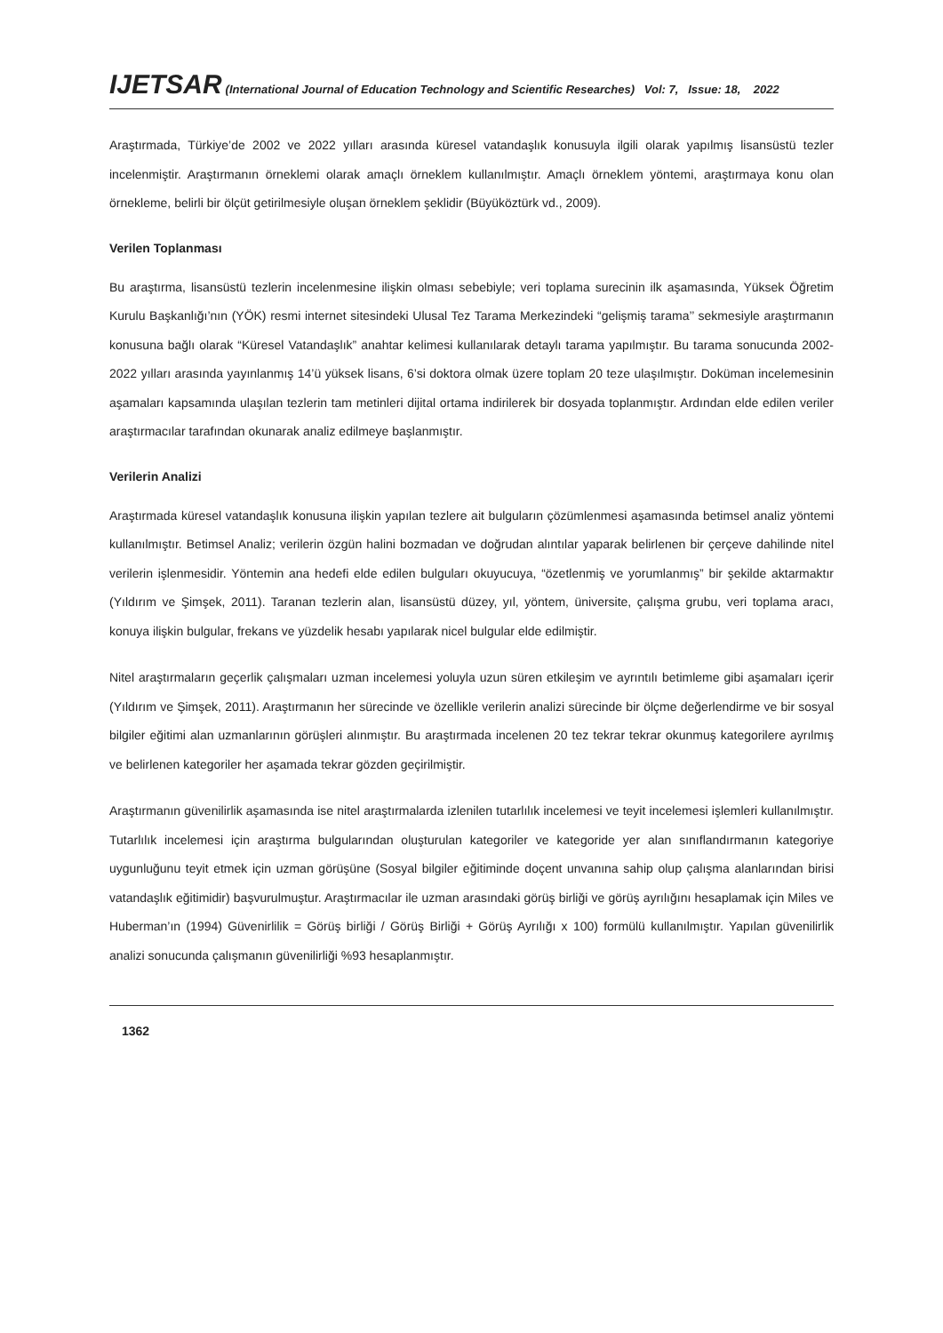IJETSAR (International Journal of Education Technology and Scientific Researches) Vol: 7, Issue: 18, 2022
Araştırmada, Türkiye’de 2002 ve 2022 yılları arasında küresel vatandaşlık konusuyla ilgili olarak yapılmış lisansüstü tezler incelenmiştir. Araştırmanın örneklemi olarak amaçlı örneklem kullanılmıştır. Amaçlı örneklem yöntemi, araştırmaya konu olan örnekleme, belirli bir ölçüt getirilmesiyle oluşan örneklem şeklidir (Büyüköztürk vd., 2009).
Verilen Toplanması
Bu araştırma, lisansüstü tezlerin incelenmesine ilişkin olması sebebiyle; veri toplama surecinin ilk aşamasında, Yüksek Öğretim Kurulu Başkanlığı’nın (YÖK) resmi internet sitesindeki Ulusal Tez Tarama Merkezindeki “gelişmiş tarama’’ sekmesiyle araştırmanın konusuna bağlı olarak “Küresel Vatandaşlık” anahtar kelimesi kullanılarak detaylı tarama yapılmıştır. Bu tarama sonucunda 2002-2022 yılları arasında yayınlanmış 14’ü yüksek lisans, 6’si doktora olmak üzere toplam 20 teze ulaşılmıştır. Doküman incelemesinin aşamaları kapsamında ulaşılan tezlerin tam metinleri dijital ortama indirilerek bir dosyada toplanmıştır. Ardından elde edilen veriler araştırmacılar tarafından okunarak analiz edilmeye başlanmıştır.
Verilerin Analizi
Araştırmada küresel vatandaşlık konusuna ilişkin yapılan tezlere ait bulguların çözümlenmesi aşamasında betimsel analiz yöntemi kullanılmıştır. Betimsel Analiz; verilerin özgün halini bozmadan ve doğrudan alıntılar yaparak belirlenen bir çerçeve dahilinde nitel verilerin işlenmesidir. Yöntemin ana hedefi elde edilen bulguları okuyucuya, “özetlenmiş ve yorumlanmış” bir şekilde aktarmaktır (Yıldırım ve Şimşek, 2011). Taranan tezlerin alan, lisansüstü düzey, yıl, yöntem, üniversite, çalışma grubu, veri toplama aracı, konuya ilişkin bulgular, frekans ve yüzdelik hesabı yapılarak nicel bulgular elde edilmiştir.
Nitel araştırmaların geçerlik çalışmaları uzman incelemesi yoluyla uzun süren etkileşim ve ayrıntılı betimleme gibi aşamaları içerir (Yıldırım ve Şimşek, 2011). Araştırmanın her sürecinde ve özellikle verilerin analizi sürecinde bir ölçme değerlendirme ve bir sosyal bilgiler eğitimi alan uzmanlarının görüşleri alınmıştır. Bu araştırmada incelenen 20 tez tekrar tekrar okunmuş kategorilere ayrılmış ve belirlenen kategoriler her aşamada tekrar gözden geçirilmiştir.
Araştırmanın güvenilirlik aşamasında ise nitel araştırmalarda izlenilen tutarlılık incelemesi ve teyit incelemesi işlemleri kullanılmıştır. Tutarlılık incelemesi için araştırma bulgularından oluşturulan kategoriler ve kategoride yer alan sınıflandırmanın kategoriye uygunluğunu teyit etmek için uzman görüşüne (Sosyal bilgiler eğitiminde doçent unvanına sahip olup çalışma alanlarından birisi vatandaşlık eğitimidir) başvurulmuştur. Araştırmacılar ile uzman arasındaki görüş birliği ve görüş ayrılığını hesaplamak için Miles ve Huberman’ın (1994) Güvenirlilik = Görüş birliği / Görüş Birliği + Görüş Ayrılığı x 100) formülü kullanılmıştır. Yapılan güvenilirlik analizi sonucunda çalışmanın güvenilirliği %93 hesaplanmıştır.
1362